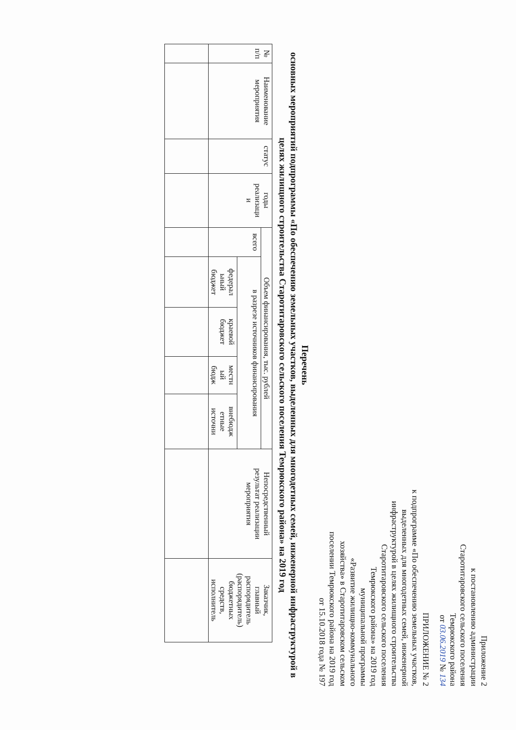Приложение 2
к постановлению администрации
Старотитаровского сельского поселения
Темрюкского района
от 03.06.2019 № 134
ПРИЛОЖЕНИЕ № 2
к подпрограмме «По обеспечению земельных участков,
выделенных для многодетных семей, инженерной
инфраструктурой в целях жилищного строительства
Старотитаровского сельского поселения
Темрюкского района» на 2019 год
муниципальной программы
«Развитие жилищно-коммунального
хозяйства» в Старотитаровском сельском
поселении Темрюкского района на 2019 год
от 15.10.2018 года № 197
Перечень
основных мероприятий подпрограммы «По обеспечению земельных участков, выделенных для многодетных семей, инженерной инфраструктурой в целях жилищного строительства Старотитаровского сельского поселения Темрюкского района» на 2019 год
| № п/п | Наименование мероприятия | статус | годы реализаци и | Объем финансирования, тыс. рублей | | | | | Непосредственный результат реализации мероприятия | Заказчик, главный распорядитель (распорядитель) бюджетных средств, исполнитель |
| --- | --- | --- | --- | --- | --- | --- | --- | --- | --- | --- |
| | | | | всего | в разрезе источников финансирования | | | | | |
| | | | | | федерал ьный бюджет | краевой бюджет | местн ый бюдж | внебюдж етные источни | | |